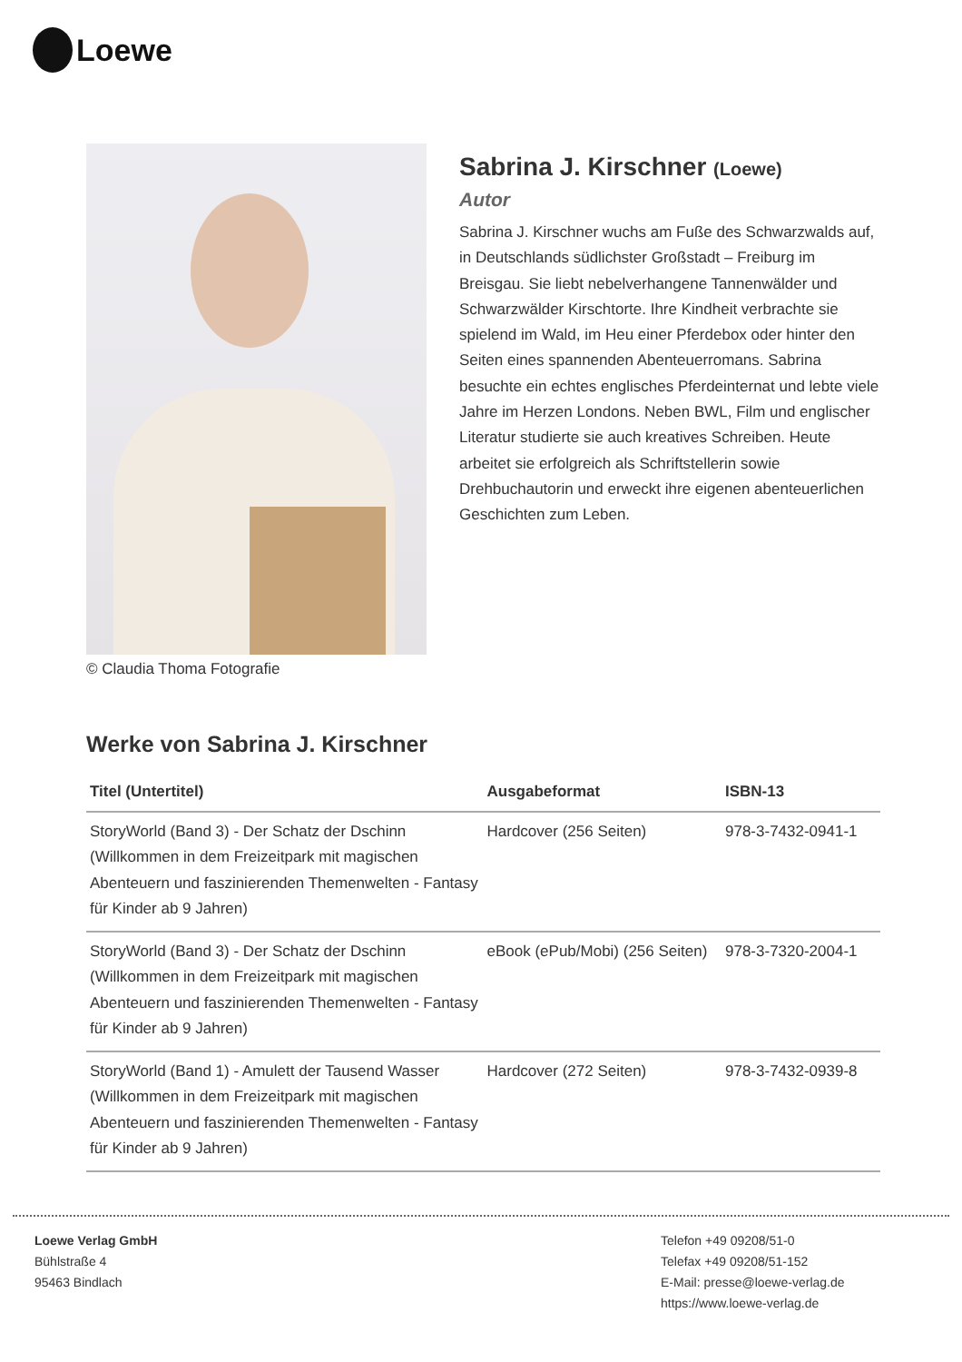Loewe
© Claudia Thoma Fotografie
Sabrina J. Kirschner (Loewe)
Autor
Sabrina J. Kirschner wuchs am Fuße des Schwarzwalds auf, in Deutschlands südlichster Großstadt – Freiburg im Breisgau. Sie liebt nebelverhangene Tannenwälder und Schwarzwälder Kirschtorte. Ihre Kindheit verbrachte sie spielend im Wald, im Heu einer Pferdebox oder hinter den Seiten eines spannenden Abenteuerromans. Sabrina besuchte ein echtes englisches Pferdeinternat und lebte viele Jahre im Herzen Londons. Neben BWL, Film und englischer Literatur studierte sie auch kreatives Schreiben. Heute arbeitet sie erfolgreich als Schriftstellerin sowie Drehbuchautorin und erweckt ihre eigenen abenteuerlichen Geschichten zum Leben.
Werke von Sabrina J. Kirschner
| Titel (Untertitel) | Ausgabeformat | ISBN-13 |
| --- | --- | --- |
| StoryWorld (Band 3) - Der Schatz der Dschinn (Willkommen in dem Freizeitpark mit magischen Abenteuern und faszinierenden Themenwelten - Fantasy für Kinder ab 9 Jahren) | Hardcover (256 Seiten) | 978-3-7432-0941-1 |
| StoryWorld (Band 3) - Der Schatz der Dschinn (Willkommen in dem Freizeitpark mit magischen Abenteuern und faszinierenden Themenwelten - Fantasy für Kinder ab 9 Jahren) | eBook (ePub/Mobi) (256 Seiten) | 978-3-7320-2004-1 |
| StoryWorld (Band 1) - Amulett der Tausend Wasser (Willkommen in dem Freizeitpark mit magischen Abenteuern und faszinierenden Themenwelten - Fantasy für Kinder ab 9 Jahren) | Hardcover (272 Seiten) | 978-3-7432-0939-8 |
Loewe Verlag GmbH
Bühlstraße 4
95463 Bindlach
Telefon +49 09208/51-0
Telefax +49 09208/51-152
E-Mail: presse@loewe-verlag.de
https://www.loewe-verlag.de